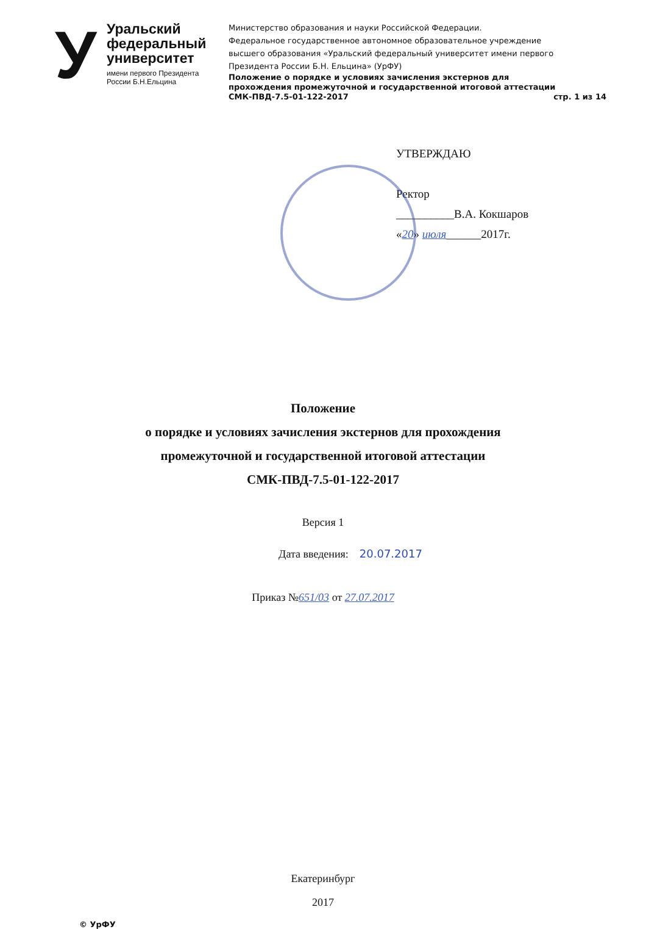У
Уральский
федеральный
университет
имени первого Президента
России Б.Н.Ельцина
Министерство образования и науки Российской Федерации.
Федеральное государственное автономное образовательное учреждение
высшего образования «Уральский федеральный университет имени первого
Президента России Б.Н. Ельцина» (УрФУ)
Положение о порядке и условиях зачисления экстернов для
прохождения промежуточной и государственной итоговой аттестации
СМК-ПВД-7.5-01-122-2017 стр. 1 из 14
УТВЕРЖДАЮ
Ректор
__________В.А. Кокшаров
«20» июля______2017г.
Положение
о порядке и условиях зачисления экстернов для прохождения
промежуточной и государственной итоговой аттестации
СМК-ПВД-7.5-01-122-2017
Версия 1
Дата введения: 20.07.2017
Приказ №651/03 от 27.07.2017
Екатеринбург
2017
© УрФУ